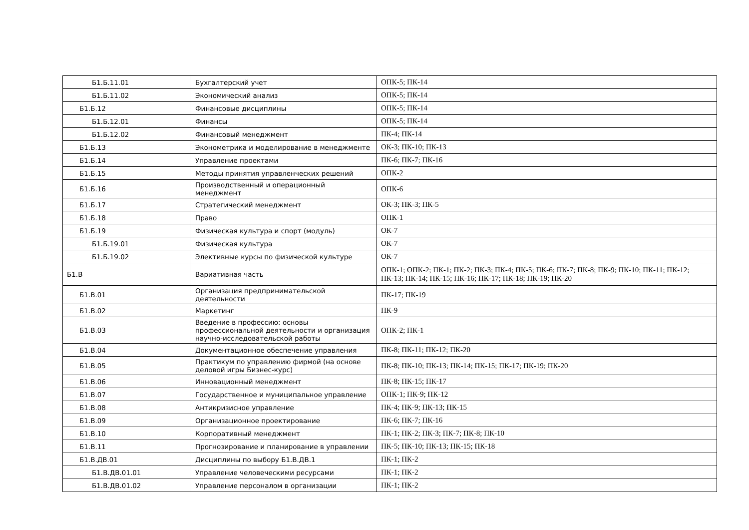| Б1.Б.11.01 | Бухгалтерский учет | ОПК-5; ПК-14 |
| Б1.Б.11.02 | Экономический анализ | ОПК-5; ПК-14 |
| Б1.Б.12 | Финансовые дисциплины | ОПК-5; ПК-14 |
| Б1.Б.12.01 | Финансы | ОПК-5; ПК-14 |
| Б1.Б.12.02 | Финансовый менеджмент | ПК-4; ПК-14 |
| Б1.Б.13 | Эконометрика и моделирование в менеджменте | ОК-3; ПК-10; ПК-13 |
| Б1.Б.14 | Управление проектами | ПК-6; ПК-7; ПК-16 |
| Б1.Б.15 | Методы принятия управленческих решений | ОПК-2 |
| Б1.Б.16 | Производственный и операционный менеджмент | ОПК-6 |
| Б1.Б.17 | Стратегический менеджмент | ОК-3; ПК-3; ПК-5 |
| Б1.Б.18 | Право | ОПК-1 |
| Б1.Б.19 | Физическая культура и спорт (модуль) | ОК-7 |
| Б1.Б.19.01 | Физическая культура | ОК-7 |
| Б1.Б.19.02 | Элективные курсы по физической культуре | ОК-7 |
| Б1.В | Вариативная часть | ОПК-1; ОПК-2; ПК-1; ПК-2; ПК-3; ПК-4; ПК-5; ПК-6; ПК-7; ПК-8; ПК-9; ПК-10; ПК-11; ПК-12; ПК-13; ПК-14; ПК-15; ПК-16; ПК-17; ПК-18; ПК-19; ПК-20 |
| Б1.В.01 | Организация предпринимательской деятельности | ПК-17; ПК-19 |
| Б1.В.02 | Маркетинг | ПК-9 |
| Б1.В.03 | Введение в профессию: основы профессиональной деятельности и организация научно-исследовательской работы | ОПК-2; ПК-1 |
| Б1.В.04 | Документационное обеспечение управления | ПК-8; ПК-11; ПК-12; ПК-20 |
| Б1.В.05 | Практикум по управлению фирмой (на основе деловой игры Бизнес-курс) | ПК-8; ПК-10; ПК-13; ПК-14; ПК-15; ПК-17; ПК-19; ПК-20 |
| Б1.В.06 | Инновационный менеджмент | ПК-8; ПК-15; ПК-17 |
| Б1.В.07 | Государственное и муниципальное управление | ОПК-1; ПК-9; ПК-12 |
| Б1.В.08 | Антикризисное управление | ПК-4; ПК-9; ПК-13; ПК-15 |
| Б1.В.09 | Организационное проектирование | ПК-6; ПК-7; ПК-16 |
| Б1.В.10 | Корпоративный менеджмент | ПК-1; ПК-2; ПК-3; ПК-7; ПК-8; ПК-10 |
| Б1.В.11 | Прогнозирование и планирование в управлении | ПК-5; ПК-10; ПК-13; ПК-15; ПК-18 |
| Б1.В.ДВ.01 | Дисциплины по выбору Б1.В.ДВ.1 | ПК-1; ПК-2 |
| Б1.В.ДВ.01.01 | Управление человеческими ресурсами | ПК-1; ПК-2 |
| Б1.В.ДВ.01.02 | Управление персоналом в организации | ПК-1; ПК-2 |